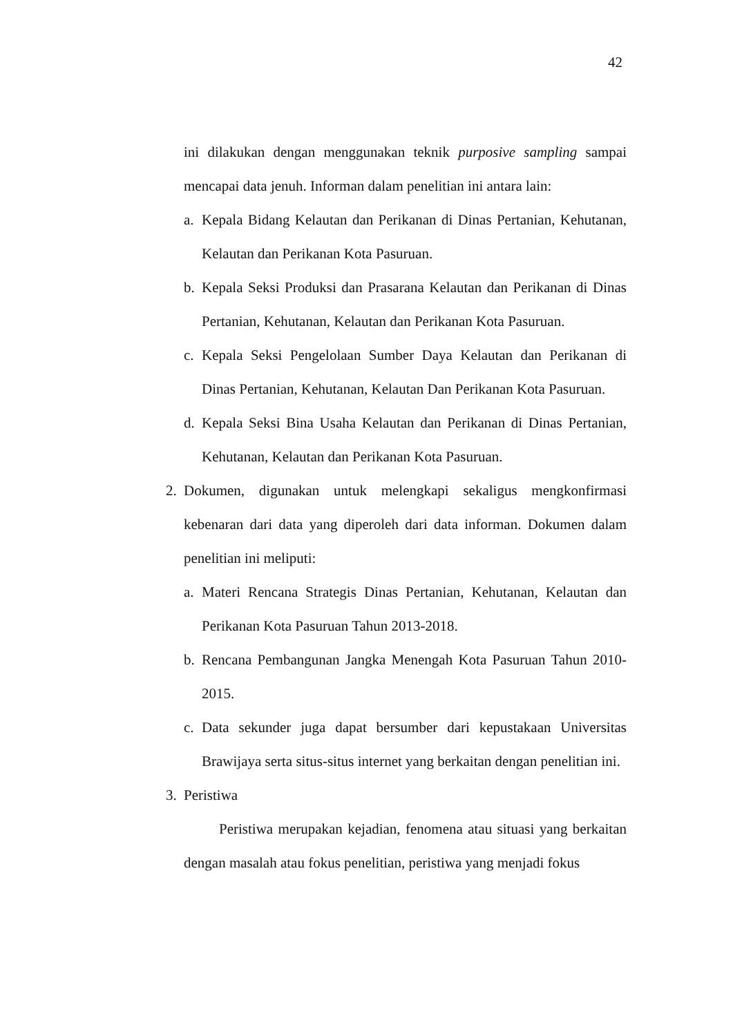42
ini dilakukan dengan menggunakan teknik purposive sampling sampai mencapai data jenuh. Informan dalam penelitian ini antara lain:
a. Kepala Bidang Kelautan dan Perikanan di Dinas Pertanian, Kehutanan, Kelautan dan Perikanan Kota Pasuruan.
b. Kepala Seksi Produksi dan Prasarana Kelautan dan Perikanan di Dinas Pertanian, Kehutanan, Kelautan dan Perikanan Kota Pasuruan.
c. Kepala Seksi Pengelolaan Sumber Daya Kelautan dan Perikanan di Dinas Pertanian, Kehutanan, Kelautan Dan Perikanan Kota Pasuruan.
d. Kepala Seksi Bina Usaha Kelautan dan Perikanan di Dinas Pertanian, Kehutanan, Kelautan dan Perikanan Kota Pasuruan.
2. Dokumen, digunakan untuk melengkapi sekaligus mengkonfirmasi kebenaran dari data yang diperoleh dari data informan. Dokumen dalam penelitian ini meliputi:
a. Materi Rencana Strategis Dinas Pertanian, Kehutanan, Kelautan dan Perikanan Kota Pasuruan Tahun 2013-2018.
b. Rencana Pembangunan Jangka Menengah Kota Pasuruan Tahun 2010-2015.
c. Data sekunder juga dapat bersumber dari kepustakaan Universitas Brawijaya serta situs-situs internet yang berkaitan dengan penelitian ini.
3. Peristiwa
Peristiwa merupakan kejadian, fenomena atau situasi yang berkaitan dengan masalah atau fokus penelitian, peristiwa yang menjadi fokus